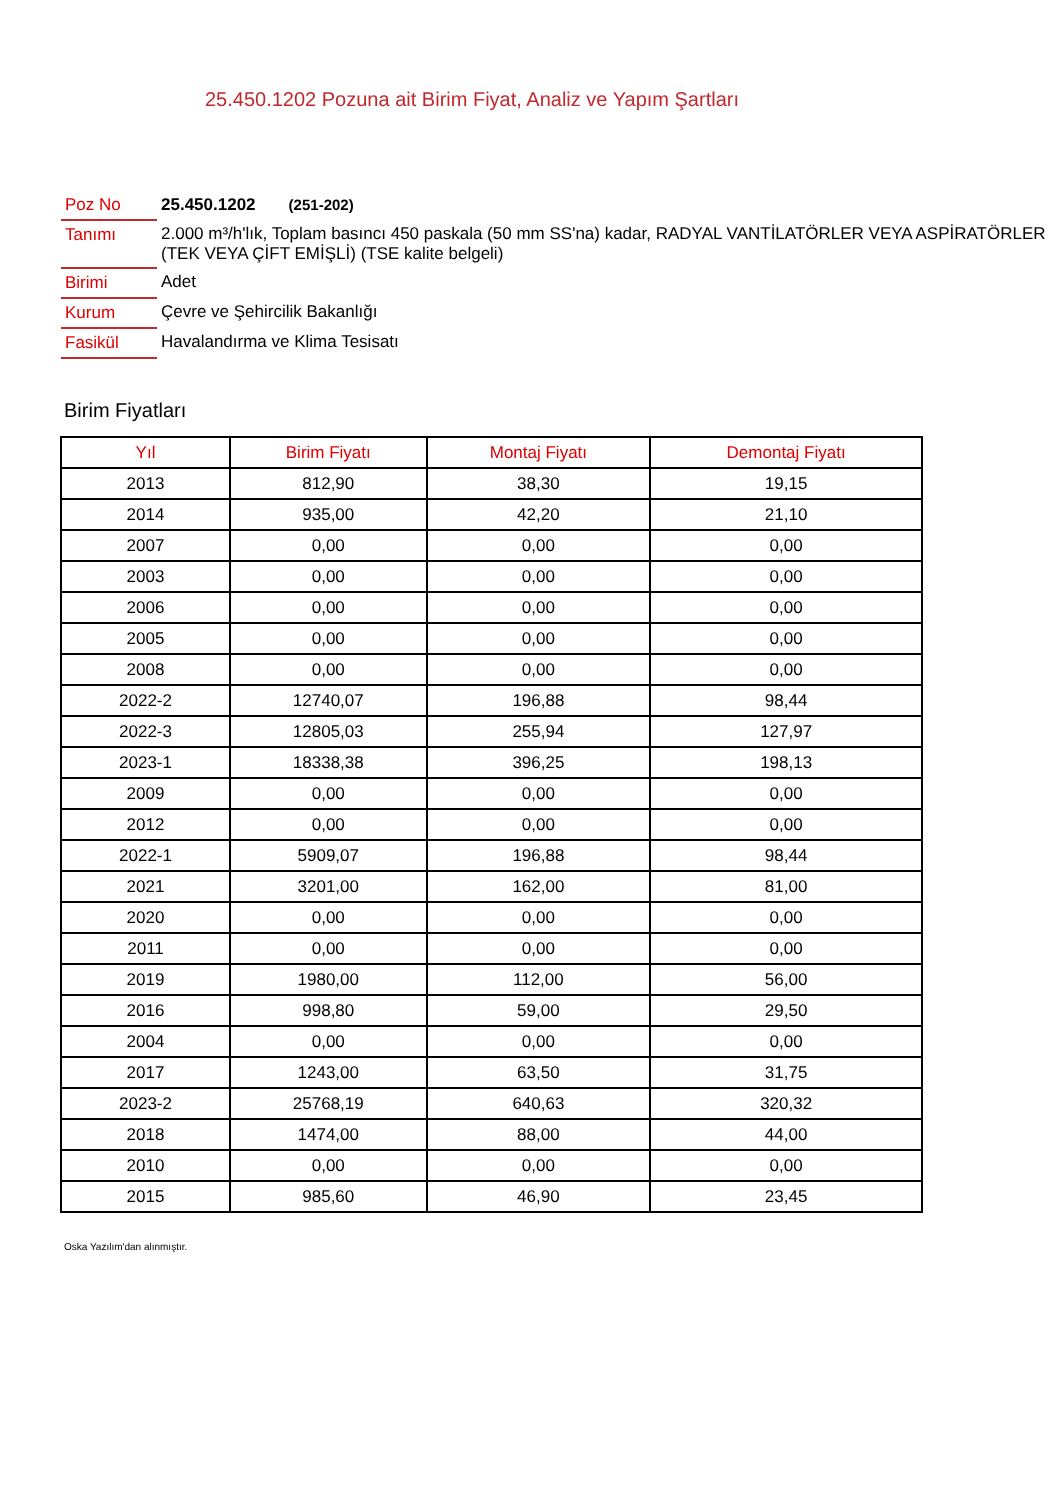25.450.1202 Pozuna ait Birim Fiyat, Analiz ve Yapım Şartları
| Poz No | 25.450.1202 (251-202) |
| Tanımı | 2.000 m³/h'lık, Toplam basıncı 450 paskala (50 mm SS'na) kadar, RADYAL VANTİLATÖRLER VEYA ASPİRATÖRLER (TEK VEYA ÇİFT EMİŞLİ) (TSE kalite belgeli) |
| Birimi | Adet |
| Kurum | Çevre ve Şehircilik Bakanlığı |
| Fasikül | Havalandırma ve Klima Tesisatı |
Birim Fiyatları
| Yıl | Birim Fiyatı | Montaj Fiyatı | Demontaj Fiyatı |
| --- | --- | --- | --- |
| 2013 | 812,90 | 38,30 | 19,15 |
| 2014 | 935,00 | 42,20 | 21,10 |
| 2007 | 0,00 | 0,00 | 0,00 |
| 2003 | 0,00 | 0,00 | 0,00 |
| 2006 | 0,00 | 0,00 | 0,00 |
| 2005 | 0,00 | 0,00 | 0,00 |
| 2008 | 0,00 | 0,00 | 0,00 |
| 2022-2 | 12740,07 | 196,88 | 98,44 |
| 2022-3 | 12805,03 | 255,94 | 127,97 |
| 2023-1 | 18338,38 | 396,25 | 198,13 |
| 2009 | 0,00 | 0,00 | 0,00 |
| 2012 | 0,00 | 0,00 | 0,00 |
| 2022-1 | 5909,07 | 196,88 | 98,44 |
| 2021 | 3201,00 | 162,00 | 81,00 |
| 2020 | 0,00 | 0,00 | 0,00 |
| 2011 | 0,00 | 0,00 | 0,00 |
| 2019 | 1980,00 | 112,00 | 56,00 |
| 2016 | 998,80 | 59,00 | 29,50 |
| 2004 | 0,00 | 0,00 | 0,00 |
| 2017 | 1243,00 | 63,50 | 31,75 |
| 2023-2 | 25768,19 | 640,63 | 320,32 |
| 2018 | 1474,00 | 88,00 | 44,00 |
| 2010 | 0,00 | 0,00 | 0,00 |
| 2015 | 985,60 | 46,90 | 23,45 |
Oska Yazılım'dan alınmıştır.